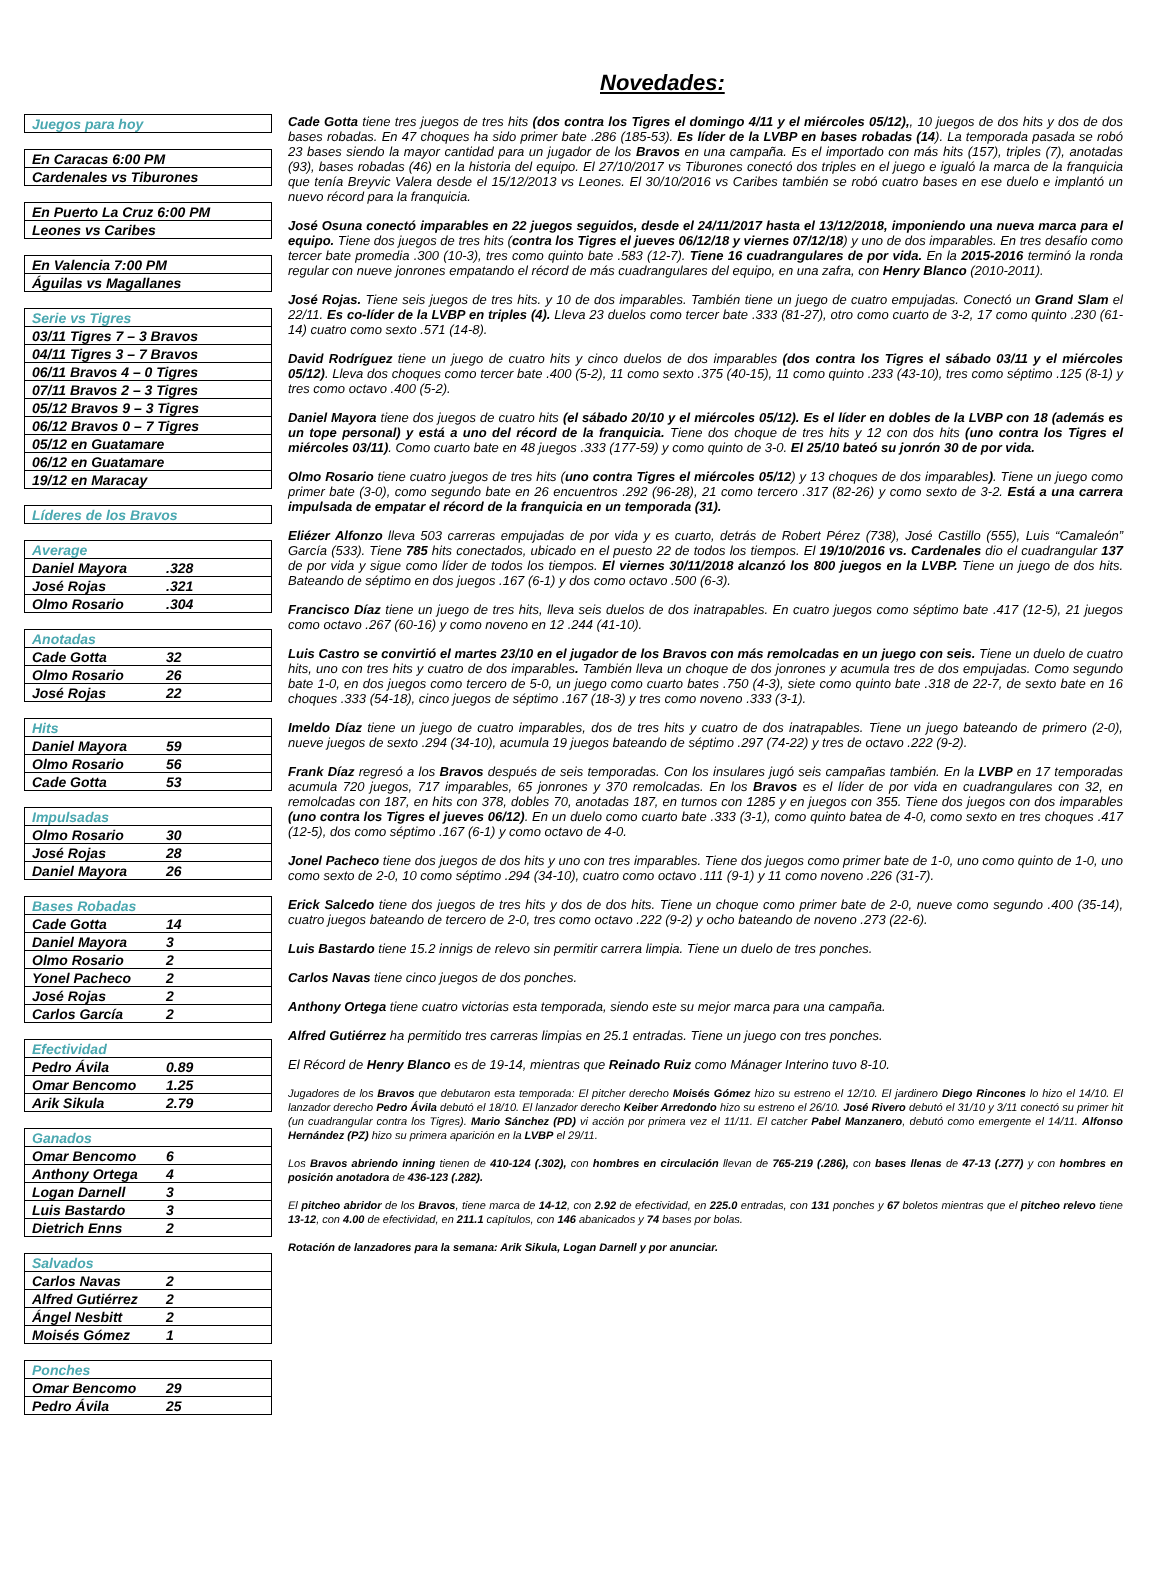Novedades:
| Juegos para hoy |
| --- |
| En Caracas 6:00 PM |
| Cardenales vs Tiburones |
| En Puerto La Cruz 6:00 PM |
| Leones vs Caribes |
| En Valencia 7:00 PM |
| Águilas vs Magallanes |
| Serie vs Tigres |
| --- |
| 03/11 Tigres 7 – 3 Bravos |
| 04/11 Tigres 3 – 7 Bravos |
| 06/11 Bravos 4 – 0 Tigres |
| 07/11 Bravos 2 – 3 Tigres |
| 05/12 Bravos 9 – 3 Tigres |
| 06/12 Bravos 0 – 7 Tigres |
| 05/12 en Guatamare |
| 06/12 en Guatamare |
| 19/12 en Maracay |
| Líderes de los Bravos |
| --- |
| Average | |
| --- | --- |
| Daniel Mayora | .328 |
| José Rojas | .321 |
| Olmo Rosario | .304 |
| Anotadas | |
| --- | --- |
| Cade Gotta | 32 |
| Olmo Rosario | 26 |
| José Rojas | 22 |
| Hits | |
| --- | --- |
| Daniel Mayora | 59 |
| Olmo Rosario | 56 |
| Cade Gotta | 53 |
| Impulsadas | |
| --- | --- |
| Olmo Rosario | 30 |
| José Rojas | 28 |
| Daniel Mayora | 26 |
| Bases Robadas | |
| --- | --- |
| Cade Gotta | 14 |
| Daniel Mayora | 3 |
| Olmo Rosario | 2 |
| Yonel Pacheco | 2 |
| José Rojas | 2 |
| Carlos García | 2 |
| Efectividad | |
| --- | --- |
| Pedro Ávila | 0.89 |
| Omar Bencomo | 1.25 |
| Arik Sikula | 2.79 |
| Ganados | |
| --- | --- |
| Omar Bencomo | 6 |
| Anthony Ortega | 4 |
| Logan Darnell | 3 |
| Luis Bastardo | 3 |
| Dietrich Enns | 2 |
| Salvados | |
| --- | --- |
| Carlos Navas | 2 |
| Alfred Gutiérrez | 2 |
| Ángel Nesbitt | 2 |
| Moisés Gómez | 1 |
| Ponches | |
| --- | --- |
| Omar Bencomo | 29 |
| Pedro Ávila | 25 |
Cade Gotta tiene tres juegos de tres hits (dos contra los Tigres el domingo 4/11 y el miércoles 05/12),, 10 juegos de dos hits y dos de dos bases robadas. En 47 choques ha sido primer bate .286 (185-53). Es líder de la LVBP en bases robadas (14). La temporada pasada se robó 23 bases siendo la mayor cantidad para un jugador de los Bravos en una campaña. Es el importado con más hits (157), triples (7), anotadas (93), bases robadas (46) en la historia del equipo. El 27/10/2017 vs Tiburones conectó dos triples en el juego e igualó la marca de la franquicia que tenía Breyvic Valera desde el 15/12/2013 vs Leones. El 30/10/2016 vs Caribes también se robó cuatro bases en ese duelo e implantó un nuevo récord para la franquicia.
José Osuna conectó imparables en 22 juegos seguidos, desde el 24/11/2017 hasta el 13/12/2018, imponiendo una nueva marca para el equipo. Tiene dos juegos de tres hits (contra los Tigres el jueves 06/12/18 y viernes 07/12/18) y uno de dos imparables. En tres desafío como tercer bate promedia .300 (10-3), tres como quinto bate .583 (12-7). Tiene 16 cuadrangulares de por vida. En la 2015-2016 terminó la ronda regular con nueve jonrones empatando el récord de más cuadrangulares del equipo, en una zafra, con Henry Blanco (2010-2011).
José Rojas. Tiene seis juegos de tres hits. y 10 de dos imparables. También tiene un juego de cuatro empujadas. Conectó un Grand Slam el 22/11. Es co-líder de la LVBP en triples (4). Lleva 23 duelos como tercer bate .333 (81-27), otro como cuarto de 3-2, 17 como quinto .230 (61-14) cuatro como sexto .571 (14-8).
David Rodríguez tiene un juego de cuatro hits y cinco duelos de dos imparables (dos contra los Tigres el sábado 03/11 y el miércoles 05/12). Lleva dos choques como tercer bate .400 (5-2), 11 como sexto .375 (40-15), 11 como quinto .233 (43-10), tres como séptimo .125 (8-1) y tres como octavo .400 (5-2).
Daniel Mayora tiene dos juegos de cuatro hits (el sábado 20/10 y el miércoles 05/12). Es el líder en dobles de la LVBP con 18 (además es un tope personal) y está a uno del récord de la franquicia. Tiene dos choque de tres hits y 12 con dos hits (uno contra los Tigres el miércoles 03/11). Como cuarto bate en 48 juegos .333 (177-59) y como quinto de 3-0. El 25/10 bateó su jonrón 30 de por vida.
Olmo Rosario tiene cuatro juegos de tres hits (uno contra Tigres el miércoles 05/12) y 13 choques de dos imparables). Tiene un juego como primer bate (3-0), como segundo bate en 26 encuentros .292 (96-28), 21 como tercero .317 (82-26) y como sexto de 3-2. Está a una carrera impulsada de empatar el récord de la franquicia en un temporada (31).
Eliézer Alfonzo lleva 503 carreras empujadas de por vida y es cuarto, detrás de Robert Pérez (738), José Castillo (555), Luis “Camaleón” García (533). Tiene 785 hits conectados, ubicado en el puesto 22 de todos los tiempos. El 19/10/2016 vs. Cardenales dio el cuadrangular 137 de por vida y sigue como líder de todos los tiempos. El viernes 30/11/2018 alcanzó los 800 juegos en la LVBP. Tiene un juego de dos hits. Bateando de séptimo en dos juegos .167 (6-1) y dos como octavo .500 (6-3).
Francisco Díaz tiene un juego de tres hits, lleva seis duelos de dos inatrapables. En cuatro juegos como séptimo bate .417 (12-5), 21 juegos como octavo .267 (60-16) y como noveno en 12 .244 (41-10).
Luis Castro se convirtió el martes 23/10 en el jugador de los Bravos con más remolcadas en un juego con seis. Tiene un duelo de cuatro hits, uno con tres hits y cuatro de dos imparables. También lleva un choque de dos jonrones y acumula tres de dos empujadas. Como segundo bate 1-0, en dos juegos como tercero de 5-0, un juego como cuarto bates .750 (4-3), siete como quinto bate .318 de 22-7, de sexto bate en 16 choques .333 (54-18), cinco juegos de séptimo .167 (18-3) y tres como noveno .333 (3-1).
Imeldo Díaz tiene un juego de cuatro imparables, dos de tres hits y cuatro de dos inatrapables. Tiene un juego bateando de primero (2-0), nueve juegos de sexto .294 (34-10), acumula 19 juegos bateando de séptimo .297 (74-22) y tres de octavo .222 (9-2).
Frank Díaz regresó a los Bravos después de seis temporadas. Con los insulares jugó seis campañas también. En la LVBP en 17 temporadas acumula 720 juegos, 717 imparables, 65 jonrones y 370 remolcadas. En los Bravos es el líder de por vida en cuadrangulares con 32, en remolcadas con 187, en hits con 378, dobles 70, anotadas 187, en turnos con 1285 y en juegos con 355. Tiene dos juegos con dos imparables (uno contra los Tigres el jueves 06/12). En un duelo como cuarto bate .333 (3-1), como quinto batea de 4-0, como sexto en tres choques .417 (12-5), dos como séptimo .167 (6-1) y como octavo de 4-0.
Jonel Pacheco tiene dos juegos de dos hits y uno con tres imparables. Tiene dos juegos como primer bate de 1-0, uno como quinto de 1-0, uno como sexto de 2-0, 10 como séptimo .294 (34-10), cuatro como octavo .111 (9-1) y 11 como noveno .226 (31-7).
Erick Salcedo tiene dos juegos de tres hits y dos de dos hits. Tiene un choque como primer bate de 2-0, nueve como segundo .400 (35-14), cuatro juegos bateando de tercero de 2-0, tres como octavo .222 (9-2) y ocho bateando de noveno .273 (22-6).
Luis Bastardo tiene 15.2 innigs de relevo sin permitir carrera limpia. Tiene un duelo de tres ponches.
Carlos Navas tiene cinco juegos de dos ponches.
Anthony Ortega tiene cuatro victorias esta temporada, siendo este su mejor marca para una campaña.
Alfred Gutiérrez ha permitido tres carreras limpias en 25.1 entradas. Tiene un juego con tres ponches.
El Récord de Henry Blanco es de 19-14, mientras que Reinado Ruiz como Mánager Interino tuvo 8-10.
Jugadores de los Bravos que debutaron esta temporada: El pitcher derecho Moisés Gómez hizo su estreno el 12/10. El jardinero Diego Rincones lo hizo el 14/10. El lanzador derecho Pedro Ávila debutó el 18/10. El lanzador derecho Keiber Arredondo hizo su estreno el 26/10. José Rivero debutó el 31/10 y 3/11 conectó su primer hit (un cuadrangular contra los Tigres). Mario Sánchez (PD) vi acción por primera vez el 11/11. El catcher Pabel Manzanero, debutó como emergente el 14/11. Alfonso Hernández (PZ) hizo su primera aparición en la LVBP el 29/11.
Los Bravos abriendo inning tienen de 410-124 (.302), con hombres en circulación llevan de 765-219 (.286), con bases llenas de 47-13 (.277) y con hombres en posición anotadora de 436-123 (.282).
El pitcheo abridor de los Bravos, tiene marca de 14-12, con 2.92 de efectividad, en 225.0 entradas, con 131 ponches y 67 boletos mientras que el pitcheo relevo tiene 13-12, con 4.00 de efectividad, en 211.1 capítulos, con 146 abanicados y 74 bases por bolas.
Rotación de lanzadores para la semana: Arik Sikula, Logan Darnell y por anunciar.